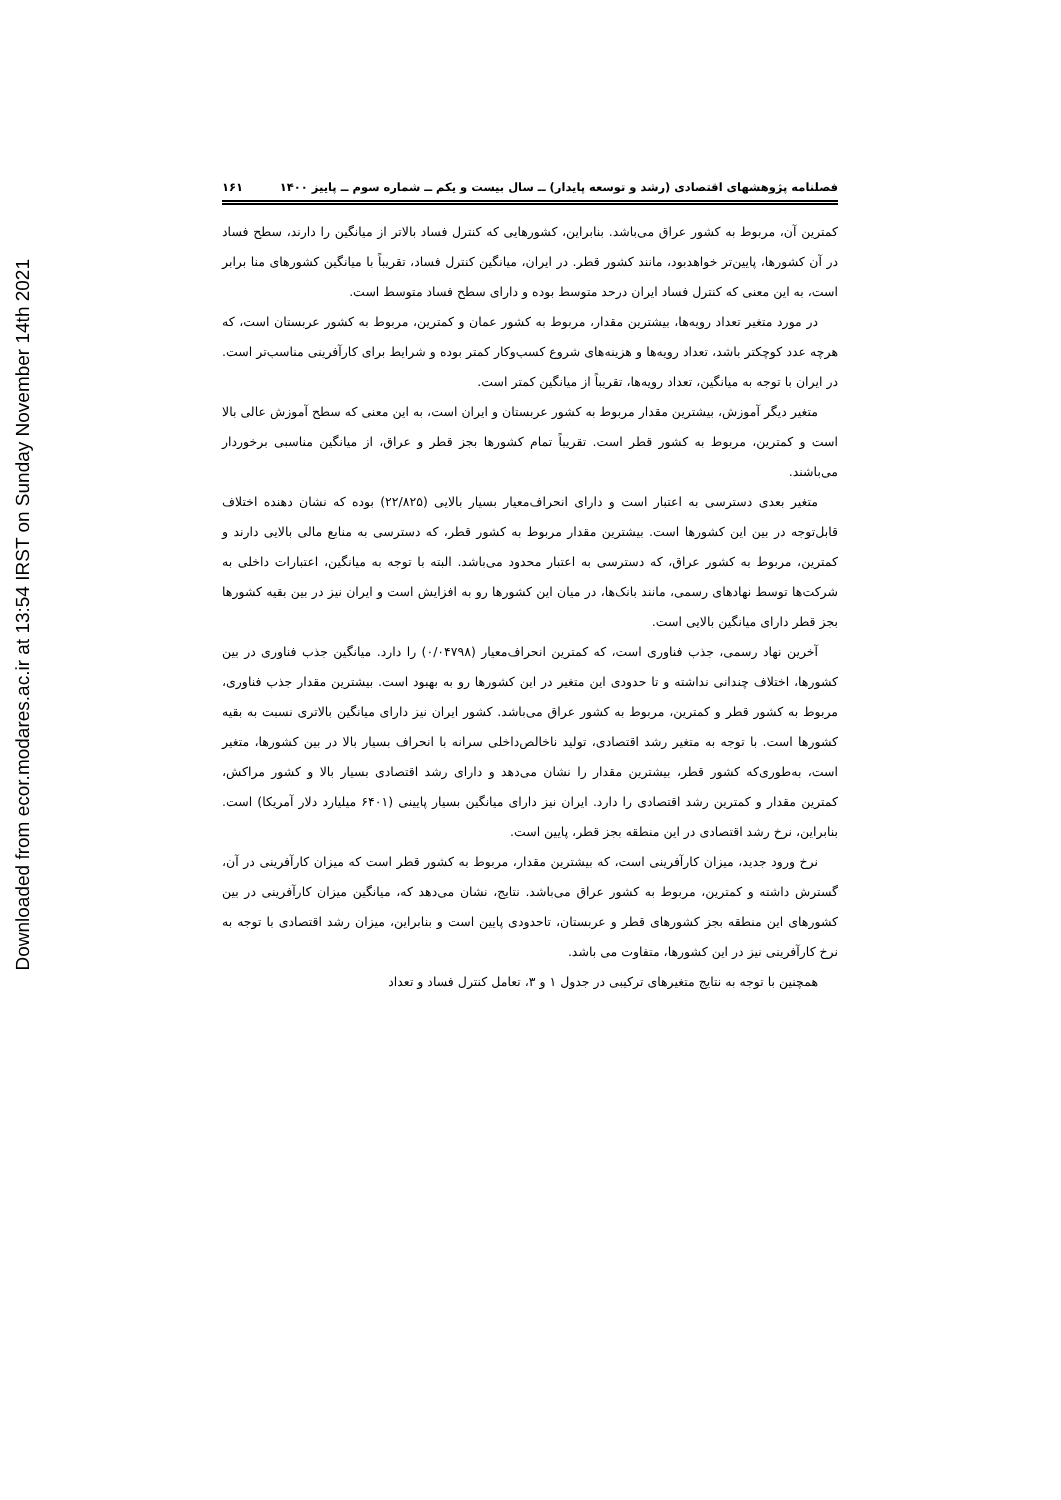Downloaded from ecor.modares.ac.ir at 13:54 IRST on Sunday November 14th 2021
فصلنامه پژوهشهای اقتصادی (رشد و توسعه پایدار) ــ سال بیست و یکم ــ شماره سوم ــ پاییز ۱۴۰۰ ۱۶۱
کمترین آن، مربوط به کشور عراق می‌باشد. بنابراین، کشورهایی که کنترل فساد بالاتر از میانگین را دارند، سطح فساد در آن کشورها، پایین‌تر خواهدبود، مانند کشور قطر. در ایران، میانگین کنترل فساد، تقریباً با میانگین کشورهای منا برابر است، به این معنی که کنترل فساد ایران درحد متوسط بوده و دارای سطح فساد متوسط است.
در مورد متغیر تعداد رویه‌ها، بیشترین مقدار، مربوط به کشور عمان و کمترین، مربوط به کشور عربستان است، که هرچه عدد کوچکتر باشد، تعداد رویه‌ها و هزینه‌های شروع کسب‌وکار کمتر بوده و شرایط برای کارآفرینی مناسب‌تر است. در ایران با توجه به میانگین، تعداد رویه‌ها، تقریباً از میانگین کمتر است.
متغیر دیگر آموزش، بیشترین مقدار مربوط به کشور عربستان و ایران است، به این معنی که سطح آموزش عالی بالا است و کمترین، مربوط به کشور قطر است. تقریباً تمام کشورها بجز قطر و عراق، از میانگین مناسبی برخوردار می‌باشند.
متغیر بعدی دسترسی به اعتبار است و دارای انحراف‌معیار بسیار بالایی (۲۲/۸۲۵) بوده که نشان دهنده اختلاف قابل‌توجه در بین این کشورها است. بیشترین مقدار مربوط به کشور قطر، که دسترسی به منابع مالی بالایی دارند و کمترین، مربوط به کشور عراق، که دسترسی به اعتبار محدود می‌باشد. البته با توجه به میانگین، اعتبارات داخلی به شرکت‌ها توسط نهادهای رسمی، مانند بانک‌ها، در میان این کشورها رو به افزایش است و ایران نیز در بین بقیه کشورها بجز قطر دارای میانگین بالایی است.
آخرین نهاد رسمی، جذب فناوری است، که کمترین انحراف‌معیار (۰/۰۴۷۹۸) را دارد. میانگین جذب فناوری در بین کشورها، اختلاف چندانی نداشته و تا حدودی این متغیر در این کشورها رو به بهبود است. بیشترین مقدار جذب فناوری، مربوط به کشور قطر و کمترین، مربوط به کشور عراق می‌باشد. کشور ایران نیز دارای میانگین بالاتری نسبت به بقیه کشورها است. با توجه به متغیر رشد اقتصادی، تولید ناخالص‌داخلی سرانه با انحراف بسیار بالا در بین کشورها، متغیر است، به‌طوری‌که کشور قطر، بیشترین مقدار را نشان می‌دهد و دارای رشد اقتصادی بسیار بالا و کشور مراکش، کمترین مقدار و کمترین رشد اقتصادی را دارد. ایران نیز دارای میانگین بسیار پایینی (۶۴۰۱ میلیارد دلار آمریکا) است. بنابراین، نرخ رشد اقتصادی در این منطقه بجز قطر، پایین است.
نرخ ورود جدید، میزان کارآفرینی است، که بیشترین مقدار، مربوط به کشور قطر است که میزان کارآفرینی در آن، گسترش داشته و کمترین، مربوط به کشور عراق می‌باشد. نتایج، نشان می‌دهد که، میانگین میزان کارآفرینی در بین کشورهای این منطقه بجز کشورهای قطر و عربستان، تاحدودی پایین است و بنابراین، میزان رشد اقتصادی با توجه به نرخ کارآفرینی نیز در این کشورها، متفاوت می باشد.
همچنین با توجه به نتایج متغیرهای ترکیبی در جدول ۱ و ۳، تعامل کنترل فساد و تعداد